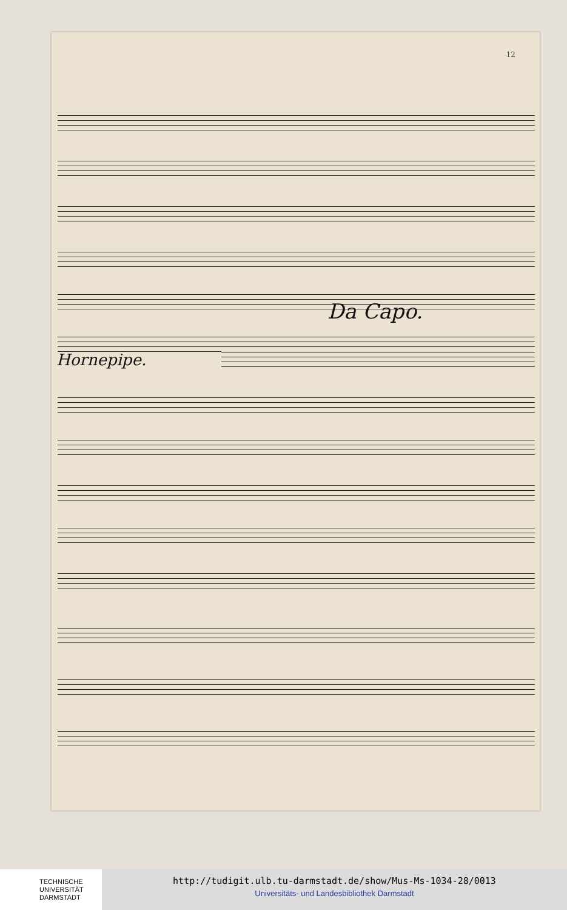12
Da Capo.
Hornepipe.
TECHNISCHE
UNIVERSITÄT
DARMSTADT
http://tudigit.ulb.tu-darmstadt.de/show/Mus-Ms-1034-28/0013
Universitäts- und Landesbibliothek Darmstadt